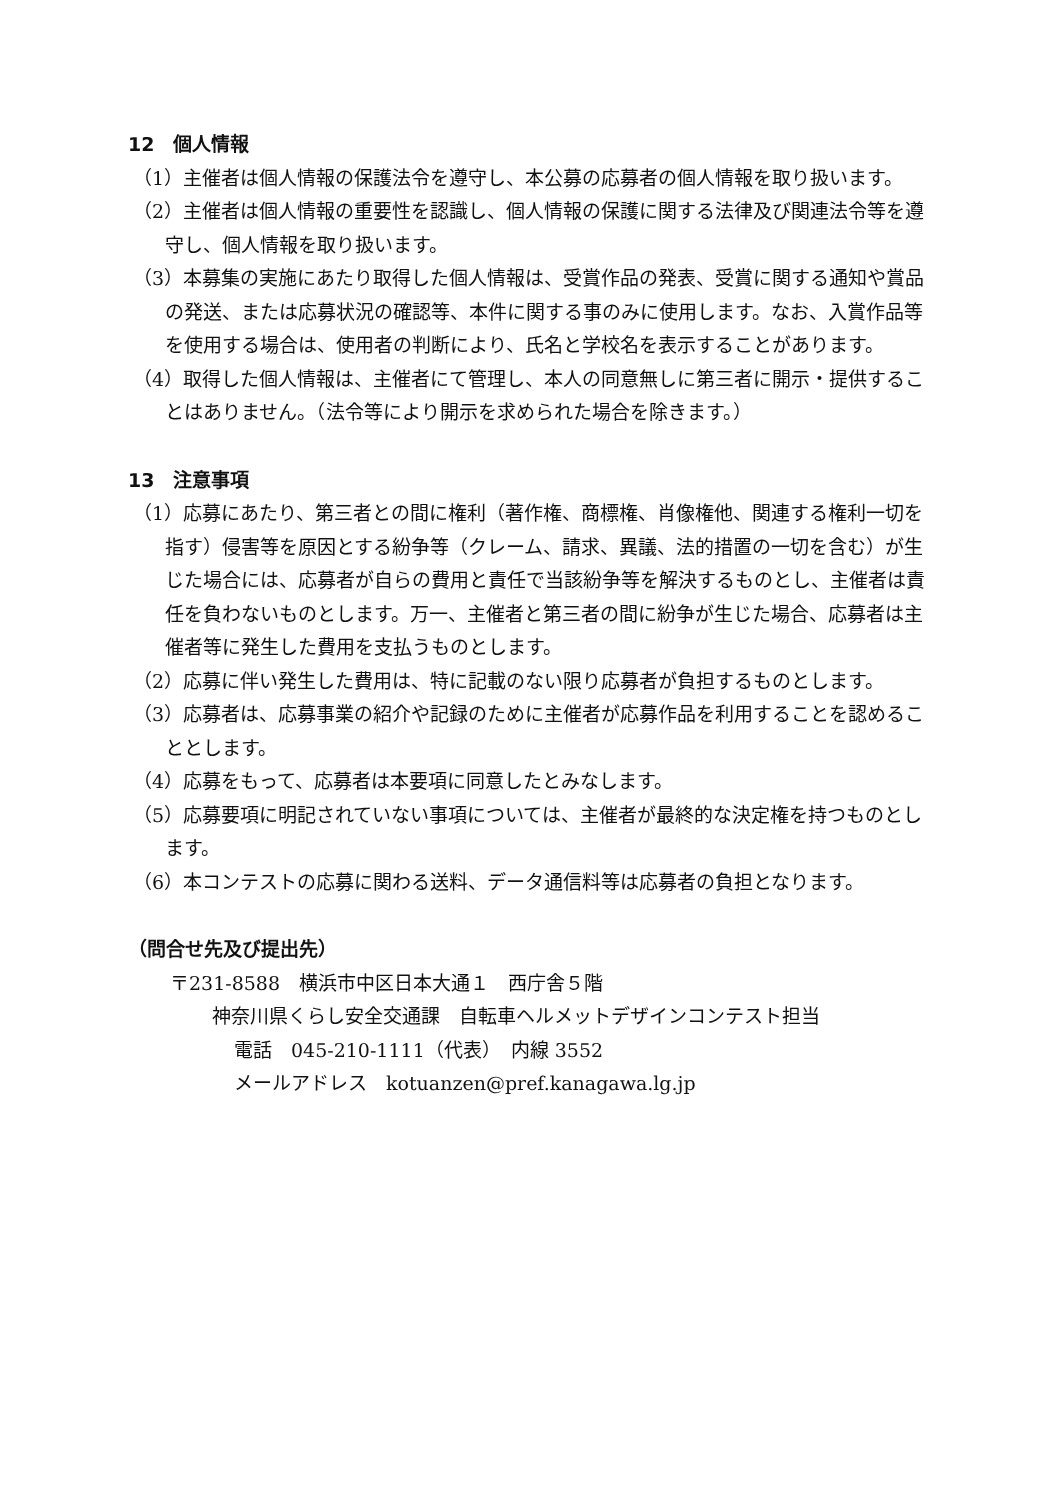12　個人情報
（1）主催者は個人情報の保護法令を遵守し、本公募の応募者の個人情報を取り扱います。
（2）主催者は個人情報の重要性を認識し、個人情報の保護に関する法律及び関連法令等を遵守し、個人情報を取り扱います。
（3）本募集の実施にあたり取得した個人情報は、受賞作品の発表、受賞に関する通知や賞品の発送、または応募状況の確認等、本件に関する事のみに使用します。なお、入賞作品等を使用する場合は、使用者の判断により、氏名と学校名を表示することがあります。
（4）取得した個人情報は、主催者にて管理し、本人の同意無しに第三者に開示・提供することはありません。（法令等により開示を求められた場合を除きます。）
13　注意事項
（1）応募にあたり、第三者との間に権利（著作権、商標権、肖像権他、関連する権利一切を指す）侵害等を原因とする紛争等（クレーム、請求、異議、法的措置の一切を含む）が生じた場合には、応募者が自らの費用と責任で当該紛争等を解決するものとし、主催者は責任を負わないものとします。万一、主催者と第三者の間に紛争が生じた場合、応募者は主催者等に発生した費用を支払うものとします。
（2）応募に伴い発生した費用は、特に記載のない限り応募者が負担するものとします。
（3）応募者は、応募事業の紹介や記録のために主催者が応募作品を利用することを認めることとします。
（4）応募をもって、応募者は本要項に同意したとみなします。
（5）応募要項に明記されていない事項については、主催者が最終的な決定権を持つものとします。
（6）本コンテストの応募に関わる送料、データ通信料等は応募者の負担となります。
（問合せ先及び提出先）
〒231-8588　横浜市中区日本大通１　西庁舎５階
神奈川県くらし安全交通課　自転車ヘルメットデザインコンテスト担当
電話　045-210-1111（代表）　内線 3552
メールアドレス　kotuanzen@pref.kanagawa.lg.jp